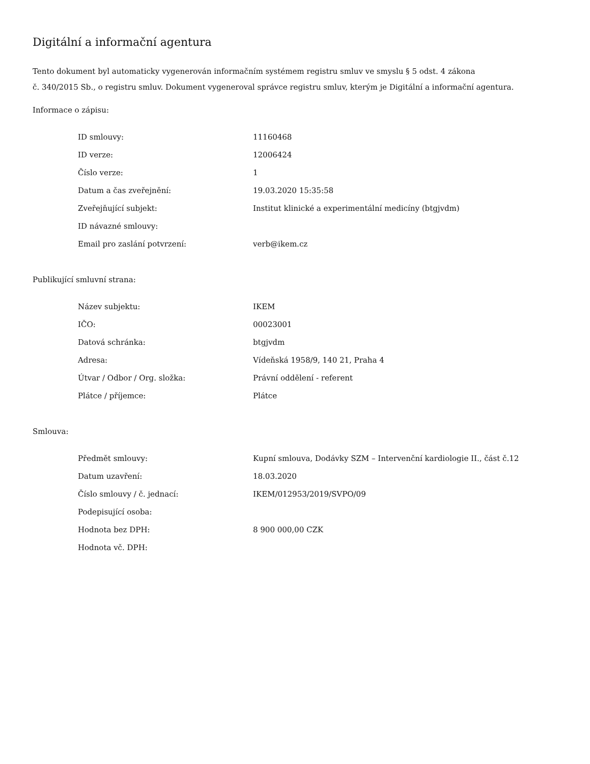Digitální a informační agentura
Tento dokument byl automaticky vygenerován informačním systémem registru smluv ve smyslu § 5 odst. 4 zákona
č. 340/2015 Sb., o registru smluv. Dokument vygeneroval správce registru smluv, kterým je Digitální a informační agentura.
Informace o zápisu:
| ID smlouvy: | 11160468 |
| ID verze: | 12006424 |
| Číslo verze: | 1 |
| Datum a čas zveřejnění: | 19.03.2020 15:35:58 |
| Zveřejňující subjekt: | Institut klinické a experimentální medicíny (btgjvdm) |
| ID návazné smlouvy: | |
| Email pro zaslání potvrzení: | verb@ikem.cz |
Publikující smluvní strana:
| Název subjektu: | IKEM |
| IČO: | 00023001 |
| Datová schránka: | btgjvdm |
| Adresa: | Vídeňská 1958/9, 140 21, Praha 4 |
| Útvar / Odbor / Org. složka: | Právní oddělení - referent |
| Plátce / příjemce: | Plátce |
Smlouva:
| Předmět smlouvy: | Kupní smlouva, Dodávky SZM – Intervenční kardiologie II., část č.12 |
| Datum uzavření: | 18.03.2020 |
| Číslo smlouvy / č. jednací: | IKEM/012953/2019/SVPO/09 |
| Podepisující osoba: | |
| Hodnota bez DPH: | 8 900 000,00 CZK |
| Hodnota vč. DPH: | |